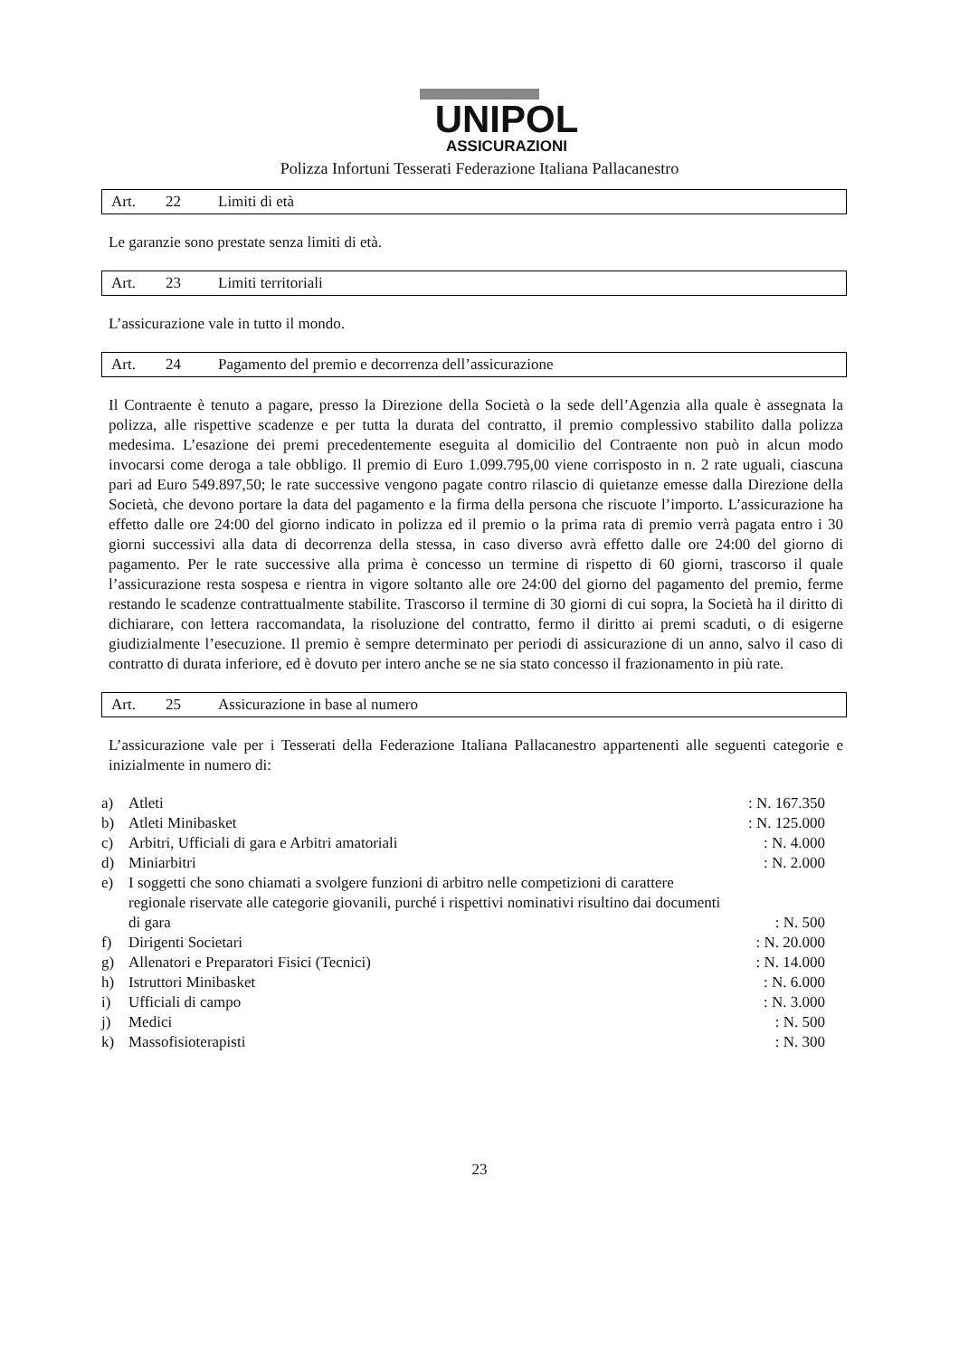UNIPOL
ASSICURAZIONI
Polizza Infortuni Tesserati Federazione Italiana Pallacanestro
Art. 22 Limiti di età
Le garanzie sono prestate senza limiti di età.
Art. 23 Limiti territoriali
L’assicurazione vale in tutto il mondo.
Art. 24 Pagamento del premio e decorrenza dell’assicurazione
Il Contraente è tenuto a pagare, presso la Direzione della Società o la sede dell’Agenzia alla quale è assegnata la polizza, alle rispettive scadenze e per tutta la durata del contratto, il premio complessivo stabilito dalla polizza medesima. L’esazione dei premi precedentemente eseguita al domicilio del Contraente non può in alcun modo invocarsi come deroga a tale obbligo. Il premio di Euro 1.099.795,00 viene corrisposto in n. 2 rate uguali, ciascuna pari ad Euro 549.897,50; le rate successive vengono pagate contro rilascio di quietanze emesse dalla Direzione della Società, che devono portare la data del pagamento e la firma della persona che riscuote l’importo. L’assicurazione ha effetto dalle ore 24:00 del giorno indicato in polizza ed il premio o la prima rata di premio verrà pagata entro i 30 giorni successivi alla data di decorrenza della stessa, in caso diverso avrà effetto dalle ore 24:00 del giorno di pagamento. Per le rate successive alla prima è concesso un termine di rispetto di 60 giorni, trascorso il quale l’assicurazione resta sospesa e rientra in vigore soltanto alle ore 24:00 del giorno del pagamento del premio, ferme restando le scadenze contrattualmente stabilite. Trascorso il termine di 30 giorni di cui sopra, la Società ha il diritto di dichiarare, con lettera raccomandata, la risoluzione del contratto, fermo il diritto ai premi scaduti, o di esigerne giudizialmente l’esecuzione. Il premio è sempre determinato per periodi di assicurazione di un anno, salvo il caso di contratto di durata inferiore, ed è dovuto per intero anche se ne sia stato concesso il frazionamento in più rate.
Art. 25 Assicurazione in base al numero
L’assicurazione vale per i Tesserati della Federazione Italiana Pallacanestro appartenenti alle seguenti categorie e inizialmente in numero di:
| a) | Atleti | : N. 167.350 |
| b) | Atleti Minibasket | : N. 125.000 |
| c) | Arbitri, Ufficiali di gara e Arbitri amatoriali | : N. 4.000 |
| d) | Miniarbitri | : N. 2.000 |
| e) | I soggetti che sono chiamati a svolgere funzioni di arbitro nelle competizioni di carattere regionale riservate alle categorie giovanili, purché i rispettivi nominativi risultino dai documenti di gara | : N. 500 |
| f) | Dirigenti Societari | : N. 20.000 |
| g) | Allenatori e Preparatori Fisici (Tecnici) | : N. 14.000 |
| h) | Istruttori Minibasket | : N. 6.000 |
| i) | Ufficiali di campo | : N. 3.000 |
| j) | Medici | : N. 500 |
| k) | Massofisioterapisti | : N. 300 |
23